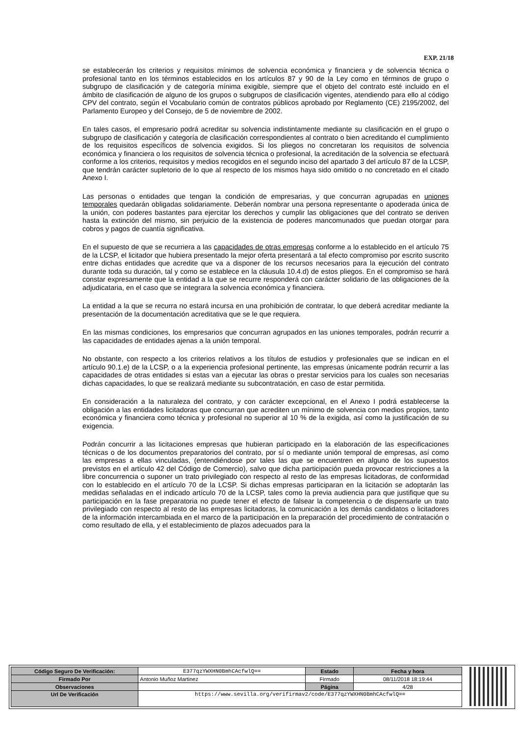EXP. 21/18
se establecerán los criterios y requisitos mínimos de solvencia económica y financiera y de solvencia técnica o profesional tanto en los términos establecidos en los artículos 87 y 90 de la Ley como en términos de grupo o subgrupo de clasificación y de categoría mínima exigible, siempre que el objeto del contrato esté incluido en el ámbito de clasificación de alguno de los grupos o subgrupos de clasificación vigentes, atendiendo para ello al código CPV del contrato, según el Vocabulario común de contratos públicos aprobado por Reglamento (CE) 2195/2002, del Parlamento Europeo y del Consejo, de 5 de noviembre de 2002.
En tales casos, el empresario podrá acreditar su solvencia indistintamente mediante su clasificación en el grupo o subgrupo de clasificación y categoría de clasificación correspondientes al contrato o bien acreditando el cumplimiento de los requisitos específicos de solvencia exigidos. Si los pliegos no concretaran los requisitos de solvencia económica y financiera o los requisitos de solvencia técnica o profesional, la acreditación de la solvencia se efectuará conforme a los criterios, requisitos y medios recogidos en el segundo inciso del apartado 3 del artículo 87 de la LCSP, que tendrán carácter supletorio de lo que al respecto de los mismos haya sido omitido o no concretado en el citado Anexo I.
Las personas o entidades que tengan la condición de empresarias, y que concurran agrupadas en uniones temporales quedarán obligadas solidariamente. Deberán nombrar una persona representante o apoderada única de la unión, con poderes bastantes para ejercitar los derechos y cumplir las obligaciones que del contrato se deriven hasta la extinción del mismo, sin perjuicio de la existencia de poderes mancomunados que puedan otorgar para cobros y pagos de cuantía significativa.
En el supuesto de que se recurriera a las capacidades de otras empresas conforme a lo establecido en el artículo 75 de la LCSP, el licitador que hubiera presentado la mejor oferta presentará a tal efecto compromiso por escrito suscrito entre dichas entidades que acredite que va a disponer de los recursos necesarios para la ejecución del contrato durante toda su duración, tal y como se establece en la cláusula 10.4.d) de estos pliegos. En el compromiso se hará constar expresamente que la entidad a la que se recurre responderá con carácter solidario de las obligaciones de la adjudicataria, en el caso que se integrara la solvencia económica y financiera.
La entidad a la que se recurra no estará incursa en una prohibición de contratar, lo que deberá acreditar mediante la presentación de la documentación acreditativa que se le que requiera.
En las mismas condiciones, los empresarios que concurran agrupados en las uniones temporales, podrán recurrir a las capacidades de entidades ajenas a la unión temporal.
No obstante, con respecto a los criterios relativos a los títulos de estudios y profesionales que se indican en el artículo 90.1.e) de la LCSP, o a la experiencia profesional pertinente, las empresas únicamente podrán recurrir a las capacidades de otras entidades si estas van a ejecutar las obras o prestar servicios para los cuales son necesarias dichas capacidades, lo que se realizará mediante su subcontratación, en caso de estar permitida.
En consideración a la naturaleza del contrato, y con carácter excepcional, en el Anexo I podrá establecerse la obligación a las entidades licitadoras que concurran que acrediten un mínimo de solvencia con medios propios, tanto económica y financiera como técnica y profesional no superior al 10 % de la exigida, así como la justificación de su exigencia.
Podrán concurrir a las licitaciones empresas que hubieran participado en la elaboración de las especificaciones técnicas o de los documentos preparatorios del contrato, por sí o mediante unión temporal de empresas, así como las empresas a ellas vinculadas, (entendiéndose por tales las que se encuentren en alguno de los supuestos previstos en el artículo 42 del Código de Comercio), salvo que dicha participación pueda provocar restricciones a la libre concurrencia o suponer un trato privilegiado con respecto al resto de las empresas licitadoras, de conformidad con lo establecido en el artículo 70 de la LCSP. Si dichas empresas participaran en la licitación se adoptarán las medidas señaladas en el indicado artículo 70 de la LCSP, tales como la previa audiencia para que justifique que su participación en la fase preparatoria no puede tener el efecto de falsear la competencia o de dispensarle un trato privilegiado con respecto al resto de las empresas licitadoras, la comunicación a los demás candidatos o licitadores de la información intercambiada en el marco de la participación en la preparación del procedimiento de contratación o como resultado de ella, y el establecimiento de plazos adecuados para la
| Código Seguro De Verificación: | E377qzYWXHN0BmhCAcfwlQ== | Estado | Fecha y hora |
| Firmado Por | Antonio Muñoz Martinez | Firmado | 08/11/2018 18:19:44 |
| Observaciones | | Página | 4/28 |
| Url De Verificación | https://www.sevilla.org/verifirmav2/code/E377qzYWXHN0BmhCAcfwlQ== | | |